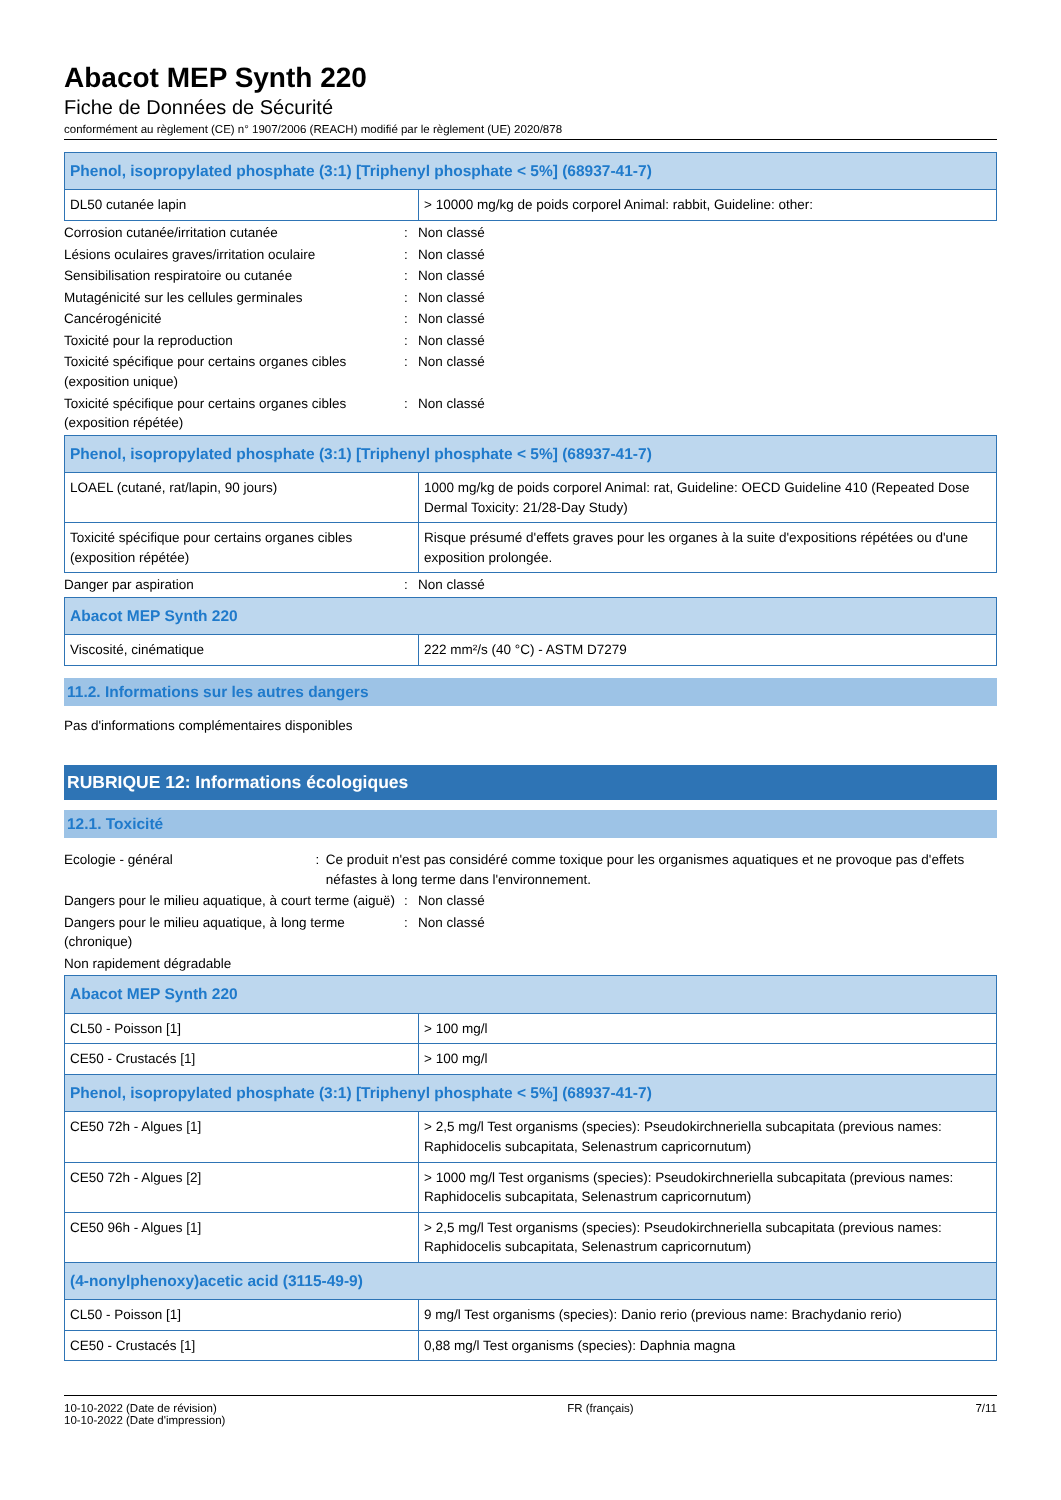Abacot MEP Synth 220
Fiche de Données de Sécurité
conformément au règlement (CE) n° 1907/2006 (REACH) modifié par le règlement (UE) 2020/878
| Phenol, isopropylated phosphate (3:1) [Triphenyl phosphate < 5%] (68937-41-7) | |
| --- | --- |
| DL50 cutanée lapin | > 10000 mg/kg de poids corporel Animal: rabbit, Guideline: other: |
Corrosion cutanée/irritation cutanée : Non classé
Lésions oculaires graves/irritation oculaire
: Non classé
Sensibilisation respiratoire ou cutanée : Non classé
Mutagénicité sur les cellules germinales : Non classé
Cancérogénicité : Non classé
Toxicité pour la reproduction : Non classé
Toxicité spécifique pour certains organes cibles (exposition unique)
: Non classé
Toxicité spécifique pour certains organes cibles (exposition répétée)
: Non classé
| Phenol, isopropylated phosphate (3:1) [Triphenyl phosphate < 5%] (68937-41-7) | |
| --- | --- |
| LOAEL (cutané, rat/lapin, 90 jours) | 1000 mg/kg de poids corporel Animal: rat, Guideline: OECD Guideline 410 (Repeated Dose Dermal Toxicity: 21/28-Day Study) |
| Toxicité spécifique pour certains organes cibles (exposition répétée) | Risque présumé d'effets graves pour les organes à la suite d'expositions répétées ou d'une exposition prolongée. |
Danger par aspiration : Non classé
| Abacot MEP Synth 220 | |
| --- | --- |
| Viscosité, cinématique | 222 mm²/s (40 °C) - ASTM D7279 |
11.2. Informations sur les autres dangers
Pas d'informations complémentaires disponibles
RUBRIQUE 12: Informations écologiques
12.1. Toxicité
Ecologie - général : Ce produit n'est pas considéré comme toxique pour les organismes aquatiques et ne provoque pas d'effets néfastes à long terme dans l'environnement.
Dangers pour le milieu aquatique, à court terme (aiguë)
: Non classé
Dangers pour le milieu aquatique, à long terme (chronique)
: Non classé
Non rapidement dégradable
| Abacot MEP Synth 220 | |
| --- | --- |
| CL50 - Poisson [1] | > 100 mg/l |
| CE50 - Crustacés [1] | > 100 mg/l |
| Phenol, isopropylated phosphate (3:1) [Triphenyl phosphate < 5%] (68937-41-7) | |
| CE50 72h - Algues [1] | > 2,5 mg/l Test organisms (species): Pseudokirchneriella subcapitata (previous names: Raphidocelis subcapitata, Selenastrum capricornutum) |
| CE50 72h - Algues [2] | > 1000 mg/l Test organisms (species): Pseudokirchneriella subcapitata (previous names: Raphidocelis subcapitata, Selenastrum capricornutum) |
| CE50 96h - Algues [1] | > 2,5 mg/l Test organisms (species): Pseudokirchneriella subcapitata (previous names: Raphidocelis subcapitata, Selenastrum capricornutum) |
| (4-nonylphenoxy)acetic acid (3115-49-9) | |
| CL50 - Poisson [1] | 9 mg/l Test organisms (species): Danio rerio (previous name: Brachydanio rerio) |
| CE50 - Crustacés [1] | 0,88 mg/l Test organisms (species): Daphnia magna |
10-10-2022 (Date de révision)
10-10-2022 (Date d'impression)
FR (français) 7/11